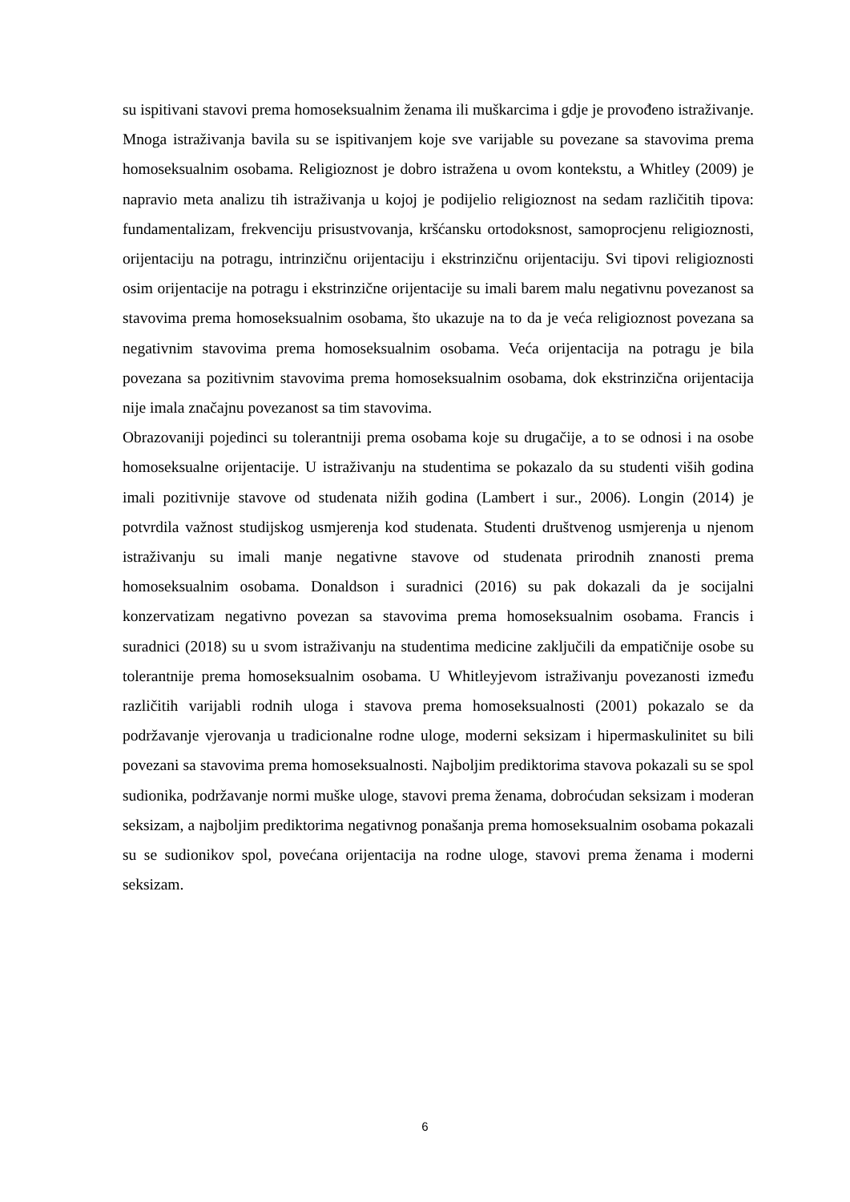su ispitivani stavovi prema homoseksualnim ženama ili muškarcima i gdje je provođeno istraživanje.
Mnoga istraživanja bavila su se ispitivanjem koje sve varijable su povezane sa stavovima prema homoseksualnim osobama. Religioznost je dobro istražena u ovom kontekstu, a Whitley (2009) je napravio meta analizu tih istraživanja u kojoj je podijelio religioznost na sedam različitih tipova: fundamentalizam, frekvenciju prisustvovanja, kršćansku ortodoksnost, samoprocjenu religioznosti, orijentaciju na potragu, intrinzičnu orijentaciju i ekstrinzičnu orijentaciju. Svi tipovi religioznosti osim orijentacije na potragu i ekstrinzične orijentacije su imali barem malu negativnu povezanost sa stavovima prema homoseksualnim osobama, što ukazuje na to da je veća religioznost povezana sa negativnim stavovima prema homoseksualnim osobama. Veća orijentacija na potragu je bila povezana sa pozitivnim stavovima prema homoseksualnim osobama, dok ekstrinzična orijentacija nije imala značajnu povezanost sa tim stavovima.
Obrazovaniji pojedinci su tolerantniji prema osobama koje su drugačije, a to se odnosi i na osobe homoseksualne orijentacije. U istraživanju na studentima se pokazalo da su studenti viših godina imali pozitivnije stavove od studenata nižih godina (Lambert i sur., 2006). Longin (2014) je potvrdila važnost studijskog usmjerenja kod studenata. Studenti društvenog usmjerenja u njenom istraživanju su imali manje negativne stavove od studenata prirodnih znanosti prema homoseksualnim osobama. Donaldson i suradnici (2016) su pak dokazali da je socijalni konzervatizam negativno povezan sa stavovima prema homoseksualnim osobama. Francis i suradnici (2018) su u svom istraživanju na studentima medicine zaključili da empatičnije osobe su tolerantnije prema homoseksualnim osobama. U Whitleyjevom istraživanju povezanosti između različitih varijabli rodnih uloga i stavova prema homoseksualnosti (2001) pokazalo se da podržavanje vjerovanja u tradicionalne rodne uloge, moderni seksizam i hipermaskulinitet su bili povezani sa stavovima prema homoseksualnosti. Najboljim prediktorima stavova pokazali su se spol sudionika, podržavanje normi muške uloge, stavovi prema ženama, dobroćudan seksizam i moderan seksizam, a najboljim prediktorima negativnog ponašanja prema homoseksualnim osobama pokazali su se sudionikov spol, povećana orijentacija na rodne uloge, stavovi prema ženama i moderni seksizam.
6